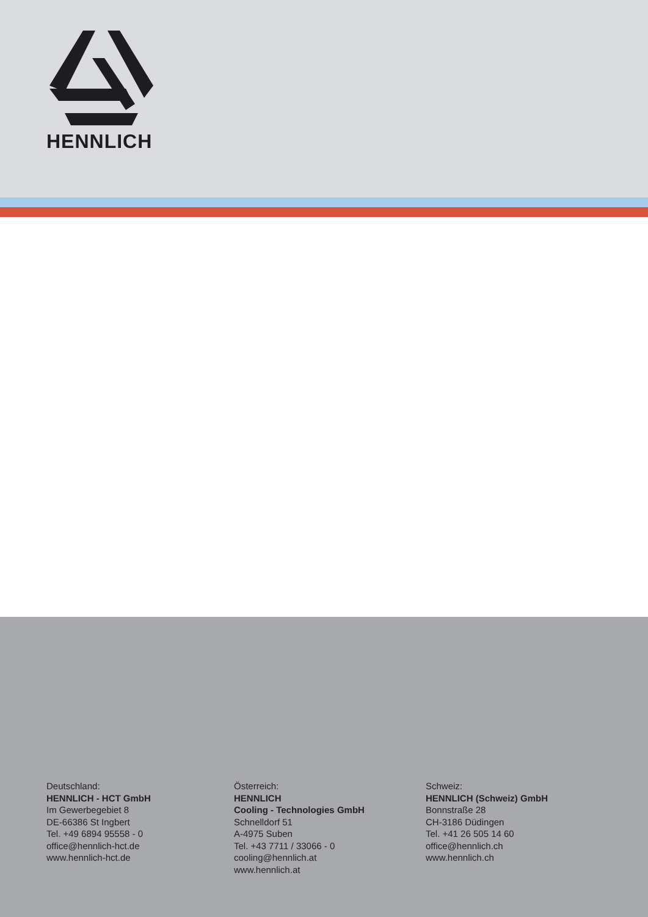HENNLICH
Deutschland:
HENNLICH - HCT GmbH
Im Gewerbegebiet 8
DE-66386 St Ingbert
Tel. +49 6894 95558 - 0
office@hennlich-hct.de
www.hennlich-hct.de
Österreich:
HENNLICH
Cooling - Technologies GmbH
Schnelldorf 51
A-4975 Suben
Tel. +43 7711 / 33066 - 0
cooling@hennlich.at
www.hennlich.at
Schweiz:
HENNLICH (Schweiz) GmbH
Bonnstraße 28
CH-3186 Düdingen
Tel. +41 26 505 14 60
office@hennlich.ch
www.hennlich.ch